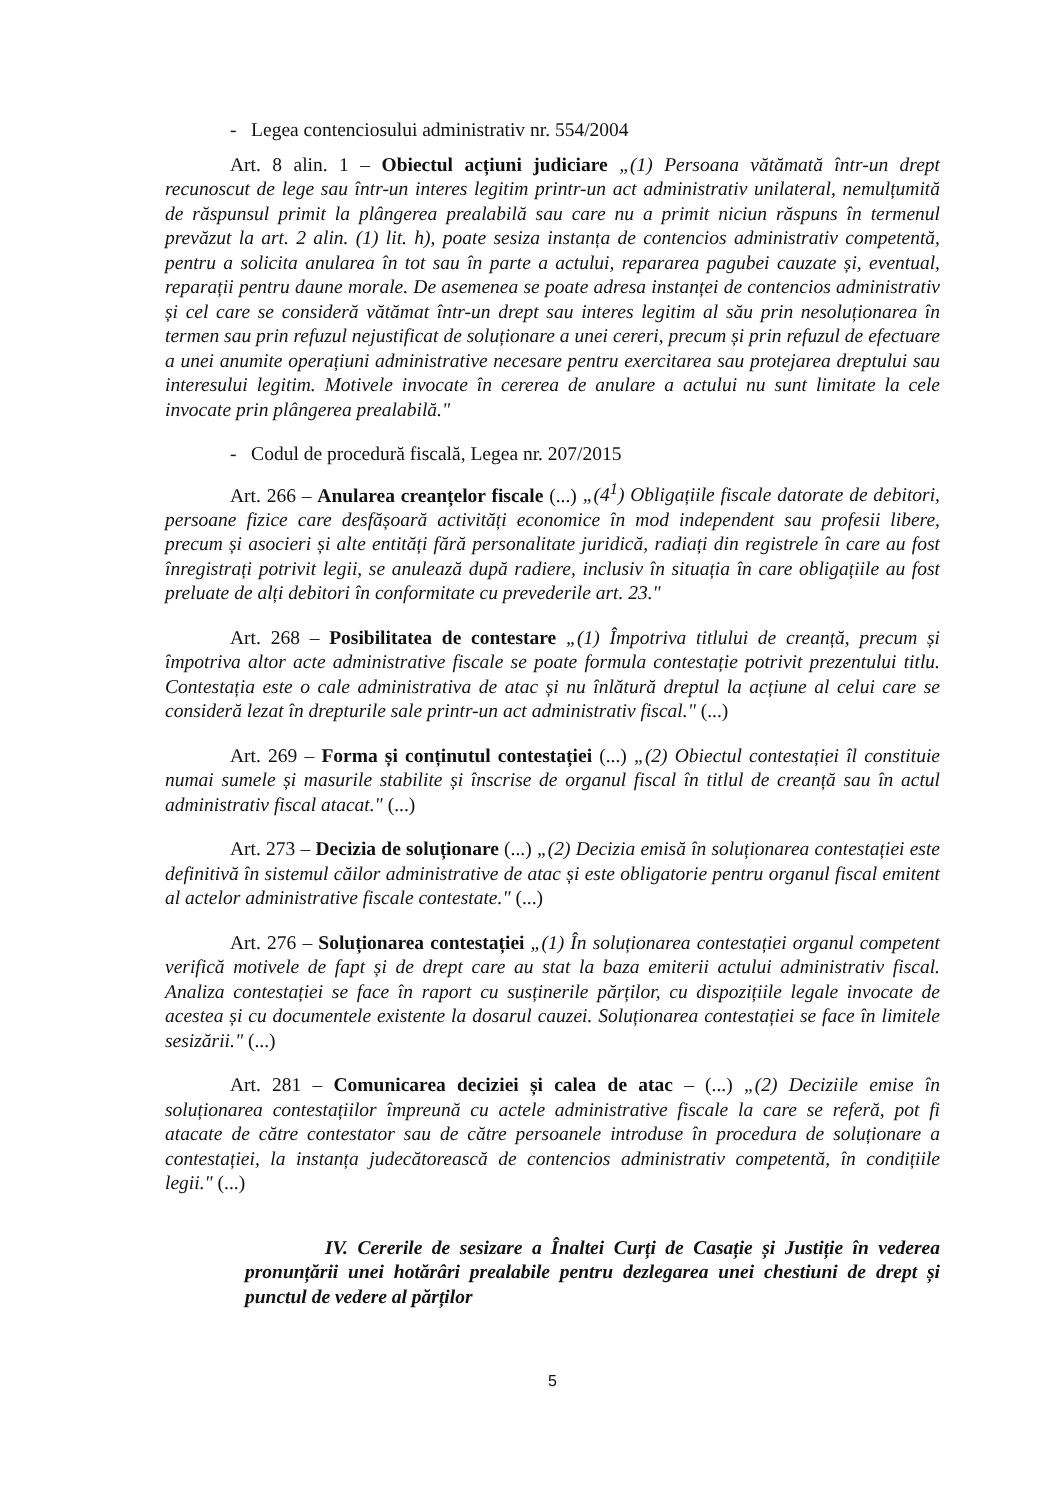- Legea contenciosului administrativ nr. 554/2004
Art. 8 alin. 1 – Obiectul acțiuni judiciare „(1) Persoana vătămată într-un drept recunoscut de lege sau într-un interes legitim printr-un act administrativ unilateral, nemulțumită de răspunsul primit la plângerea prealabilă sau care nu a primit niciun răspuns în termenul prevăzut la art. 2 alin. (1) lit. h), poate sesiza instanța de contencios administrativ competentă, pentru a solicita anularea în tot sau în parte a actului, repararea pagubei cauzate și, eventual, reparații pentru daune morale. De asemenea se poate adresa instanței de contencios administrativ și cel care se consideră vătămat într-un drept sau interes legitim al său prin nesoluționarea în termen sau prin refuzul nejustificat de soluționare a unei cereri, precum și prin refuzul de efectuare a unei anumite operațiuni administrative necesare pentru exercitarea sau protejarea dreptului sau interesului legitim. Motivele invocate în cererea de anulare a actului nu sunt limitate la cele invocate prin plângerea prealabilă."
- Codul de procedură fiscală, Legea nr. 207/2015
Art. 266 – Anularea creanțelor fiscale (...) „(4<sup>1</sup>) Obligațiile fiscale datorate de debitori, persoane fizice care desfășoară activități economice în mod independent sau profesii libere, precum și asocieri și alte entități fără personalitate juridică, radiați din registrele în care au fost înregistrați potrivit legii, se anulează după radiere, inclusiv în situația în care obligațiile au fost preluate de alți debitori în conformitate cu prevederile art. 23."
Art. 268 – Posibilitatea de contestare „(1) Împotriva titlului de creanță, precum și împotriva altor acte administrative fiscale se poate formula contestație potrivit prezentului titlu. Contestația este o cale administrativa de atac și nu înlătură dreptul la acțiune al celui care se consideră lezat în drepturile sale printr-un act administrativ fiscal." (...)
Art. 269 – Forma și conținutul contestației (...) „(2) Obiectul contestației îl constituie numai sumele și masurile stabilite și înscrise de organul fiscal în titlul de creanță sau în actul administrativ fiscal atacat." (...)
Art. 273 – Decizia de soluționare (...) „(2) Decizia emisă în soluționarea contestației este definitivă în sistemul căilor administrative de atac și este obligatorie pentru organul fiscal emitent al actelor administrative fiscale contestate." (...)
Art. 276 – Soluționarea contestației „(1) În soluționarea contestației organul competent verifică motivele de fapt și de drept care au stat la baza emiterii actului administrativ fiscal. Analiza contestației se face în raport cu susținerile părților, cu dispozițiile legale invocate de acestea și cu documentele existente la dosarul cauzei. Soluționarea contestației se face în limitele sesizării." (...)
Art. 281 – Comunicarea deciziei și calea de atac – (...) „(2) Deciziile emise în soluționarea contestațiilor împreună cu actele administrative fiscale la care se referă, pot fi atacate de către contestator sau de către persoanele introduse în procedura de soluționare a contestației, la instanța judecătorească de contencios administrativ competentă, în condițiile legii." (...)
IV. Cererile de sesizare a Înaltei Curți de Casație și Justiție în vederea pronunțării unei hotărâri prealabile pentru dezlegarea unei chestiuni de drept și punctul de vedere al părților
5